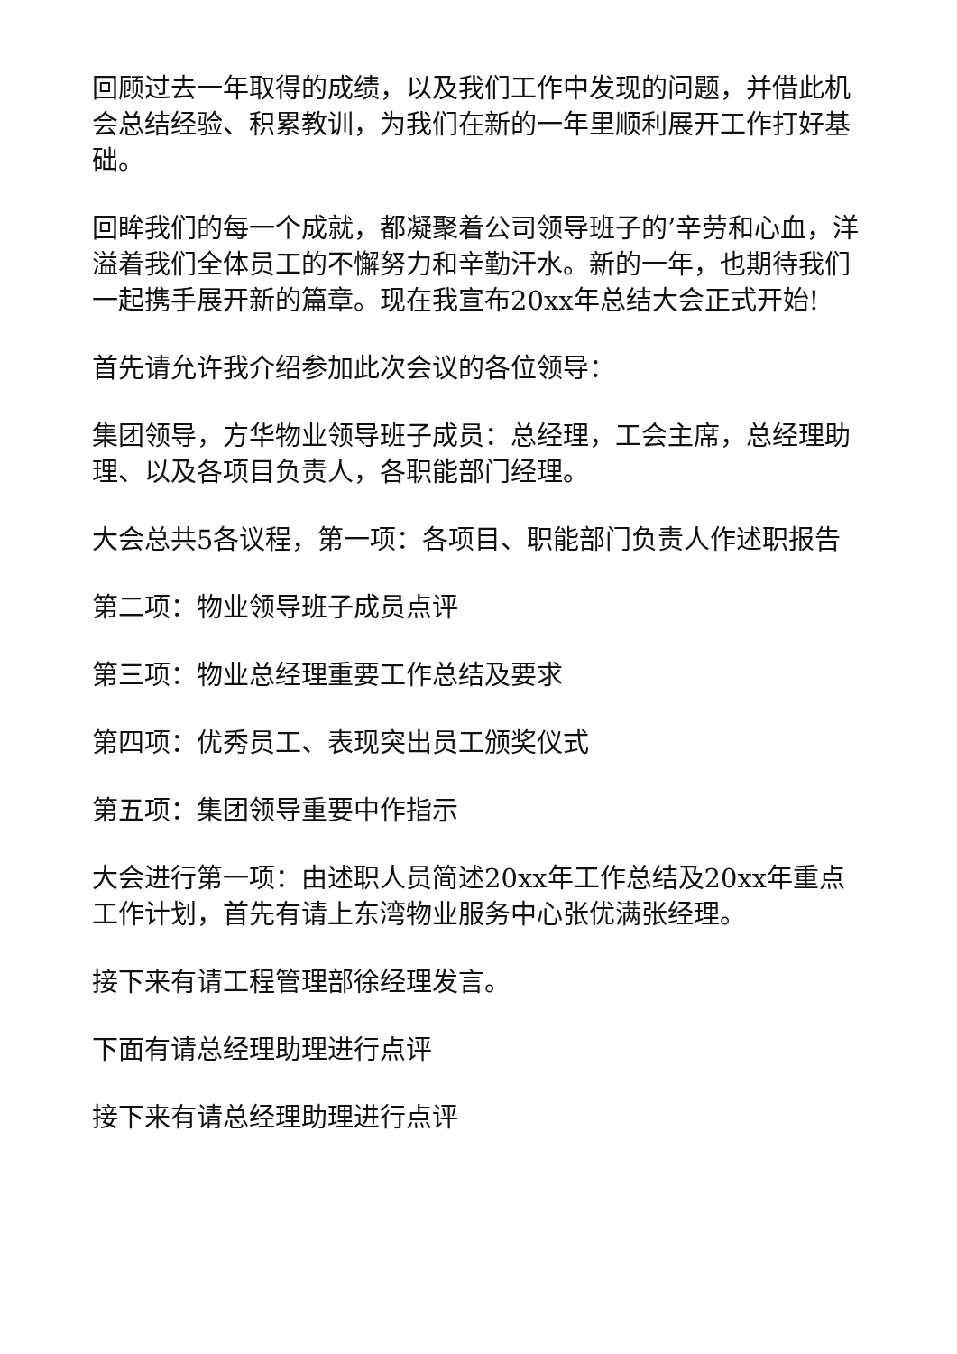回顾过去一年取得的成绩，以及我们工作中发现的问题，并借此机会总结经验、积累教训，为我们在新的一年里顺利展开工作打好基础。
回眸我们的每一个成就，都凝聚着公司领导班子的’辛劳和心血，洋溢着我们全体员工的不懈努力和辛勤汗水。新的一年，也期待我们一起携手展开新的篇章。现在我宣布20xx年总结大会正式开始!
首先请允许我介绍参加此次会议的各位领导：
集团领导，方华物业领导班子成员：总经理，工会主席，总经理助理、以及各项目负责人，各职能部门经理。
大会总共5各议程，第一项：各项目、职能部门负责人作述职报告
第二项：物业领导班子成员点评
第三项：物业总经理重要工作总结及要求
第四项：优秀员工、表现突出员工颁奖仪式
第五项：集团领导重要中作指示
大会进行第一项：由述职人员简述20xx年工作总结及20xx年重点工作计划，首先有请上东湾物业服务中心张优满张经理。
接下来有请工程管理部徐经理发言。
下面有请总经理助理进行点评
接下来有请总经理助理进行点评